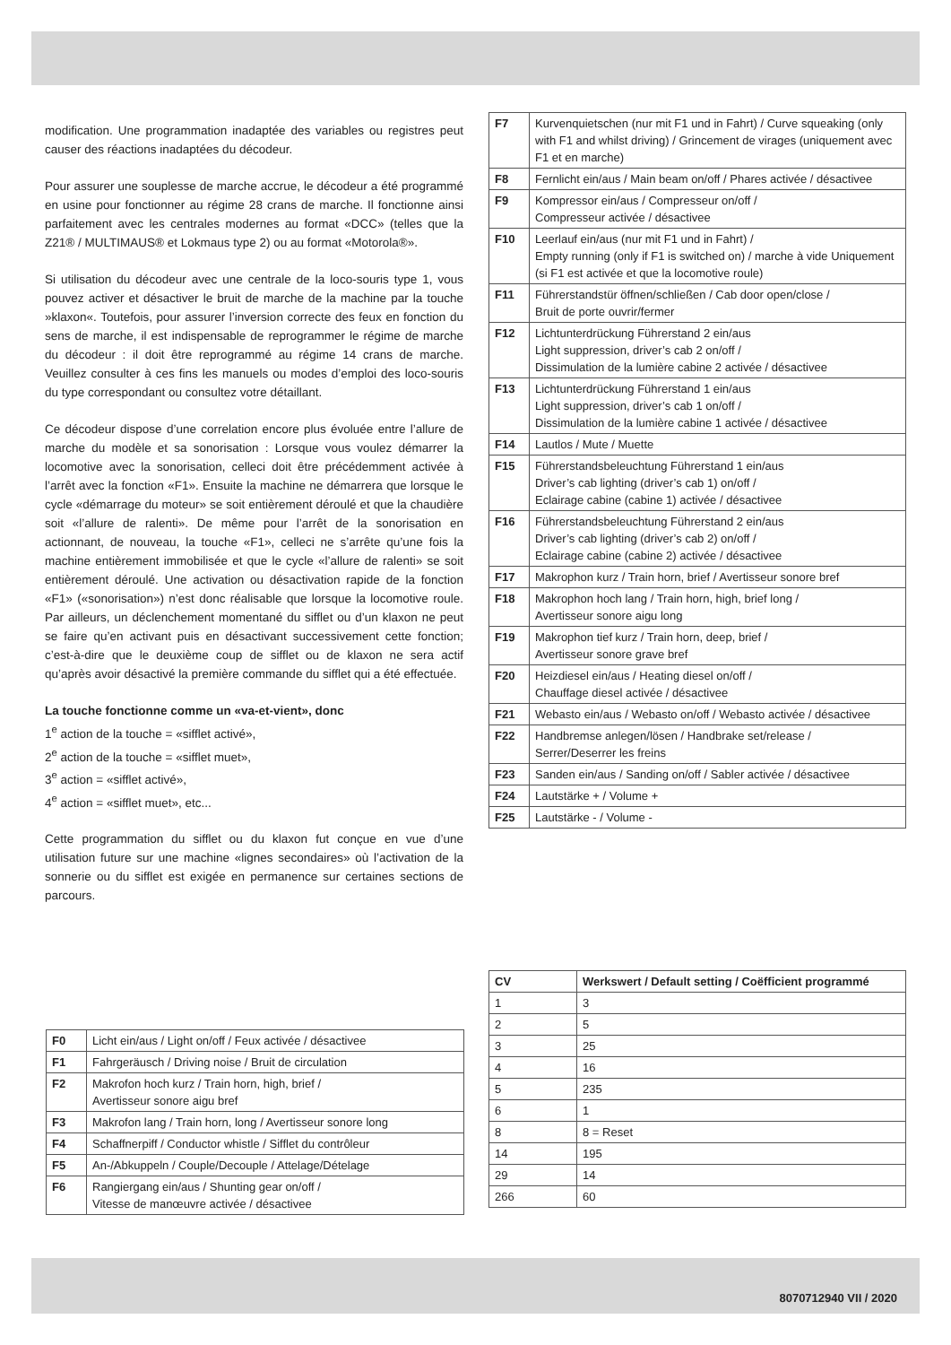modification. Une programmation inadaptée des variables ou registres peut causer des réactions inadaptées du décodeur.
Pour assurer une souplesse de marche accrue, le décodeur a été programmé en usine pour fonctionner au régime 28 crans de marche. Il fonctionne ainsi parfaitement avec les centrales modernes au format «DCC» (telles que la Z21® / MULTIMAUS® et Lokmaus type 2) ou au format «Motorola®».
Si utilisation du décodeur avec une centrale de la loco-souris type 1, vous pouvez activer et désactiver le bruit de marche de la machine par la touche »klaxon«. Toutefois, pour assurer l’inversion correcte des feux en fonction du sens de marche, il est indispensable de reprogrammer le régime de marche du décodeur : il doit être reprogrammé au régime 14 crans de marche. Veuillez consulter à ces fins les manuels ou modes d’emploi des loco-souris du type correspondant ou consultez votre détaillant.
Ce décodeur dispose d’une correlation encore plus évoluée entre l’allure de marche du modèle et sa sonorisation : Lorsque vous voulez démarrer la locomotive avec la sonorisation, celleci doit être précédemment activée à l’arrêt avec la fonction «F1». Ensuite la machine ne démarrera que lorsque le cycle «démarrage du moteur» se soit entièrement déroulé et que la chaudière soit «l’allure de ralenti». De même pour l’arrêt de la sonorisation en actionnant, de nouveau, la touche «F1», celleci ne s’arrête qu’une fois la machine entièrement immobilisée et que le cycle «l’allure de ralenti» se soit entièrement déroulé. Une activation ou désactivation rapide de la fonction «F1» («sonorisation») n’est donc réalisable que lorsque la locomotive roule. Par ailleurs, un déclenchement momentané du sifflet ou d’un klaxon ne peut se faire qu’en activant puis en désactivant successivement cette fonction; c’est-à-dire que le deuxième coup de sifflet ou de klaxon ne sera actif qu’après avoir désactivé la première commande du sifflet qui a été effectuée.
La touche fonctionne comme un «va-et-vient», donc
1<sup>e</sup> action de la touche = «sifflet activé»,
2<sup>e</sup> action de la touche = «sifflet muet»,
3<sup>e</sup> action = «sifflet activé»,
4<sup>e</sup> action = «sifflet muet», etc...
Cette programmation du sifflet ou du klaxon fut conçue en vue d’une utilisation future sur une machine «lignes secondaires» où l’activation de la sonnerie ou du sifflet est exigée en permanence sur certaines sections de parcours.
| F7 | Kurvenquietschen (nur mit F1 und in Fahrt) / Curve squeaking (only with F1 and whilst driving) / Grincement de virages (uniquement avec F1 et en marche) |
| F8 | Fernlicht ein/aus / Main beam on/off / Phares activée / désactivee |
| F9 | Kompressor ein/aus / Compresseur on/off / Compresseur activée / désactivee |
| F10 | Leerlauf ein/aus (nur mit F1 und in Fahrt) / Empty running (only if F1 is switched on) / marche à vide Uniquement (si F1 est activée et que la locomotive roule) |
| F11 | Führerstandstür öffnen/schließen / Cab door open/close / Bruit de porte ouvrir/fermer |
| F12 | Lichtunterdrückung Führerstand 2 ein/aus Light suppression, driver’s cab 2 on/off / Dissimulation de la lumière cabine 2 activée / désactivee |
| F13 | Lichtunterdrückung Führerstand 1 ein/aus Light suppression, driver’s cab 1 on/off / Dissimulation de la lumière cabine 1 activée / désactivee |
| F14 | Lautlos / Mute / Muette |
| F15 | Führerstandsbeleuchtung Führerstand 1 ein/aus Driver’s cab lighting (driver’s cab 1) on/off / Eclairage cabine (cabine 1) activée / désactivee |
| F16 | Führerstandsbeleuchtung Führerstand 2 ein/aus Driver’s cab lighting (driver’s cab 2) on/off / Eclairage cabine (cabine 2) activée / désactivee |
| F17 | Makrophon kurz / Train horn, brief / Avertisseur sonore bref |
| F18 | Makrophon hoch lang / Train horn, high, brief long / Avertisseur sonore aigu long |
| F19 | Makrophon tief kurz / Train horn, deep, brief / Avertisseur sonore grave bref |
| F20 | Heizdiesel ein/aus / Heating diesel on/off / Chauffage diesel activée / désactivee |
| F21 | Webasto ein/aus / Webasto on/off / Webasto activée / désactivee |
| F22 | Handbremse anlegen/lösen / Handbrake set/release / Serrer/Deserrer les freins |
| F23 | Sanden ein/aus / Sanding on/off / Sabler activée / désactivee |
| F24 | Lautstärke + / Volume + |
| F25 | Lautstärke - / Volume - |
| F0 | Licht ein/aus / Light on/off / Feux activée / désactivee |
| F1 | Fahrgeräusch / Driving noise / Bruit de circulation |
| F2 | Makrofon hoch kurz / Train horn, high, brief / Avertisseur sonore aigu bref |
| F3 | Makrofon lang / Train horn, long / Avertisseur sonore long |
| F4 | Schaffnerpiff / Conductor whistle / Sifflet du contrôleur |
| F5 | An-/Abkuppeln / Couple/Decouple / Attelage/Dételage |
| F6 | Rangiergang ein/aus / Shunting gear on/off / Vitesse de manœuvre activée / désactivee |
| CV | Werkswert / Default setting / Coëfficient programmé |
| --- | --- |
| 1 | 3 |
| 2 | 5 |
| 3 | 25 |
| 4 | 16 |
| 5 | 235 |
| 6 | 1 |
| 8 | 8 = Reset |
| 14 | 195 |
| 29 | 14 |
| 266 | 60 |
8070712940 VII / 2020